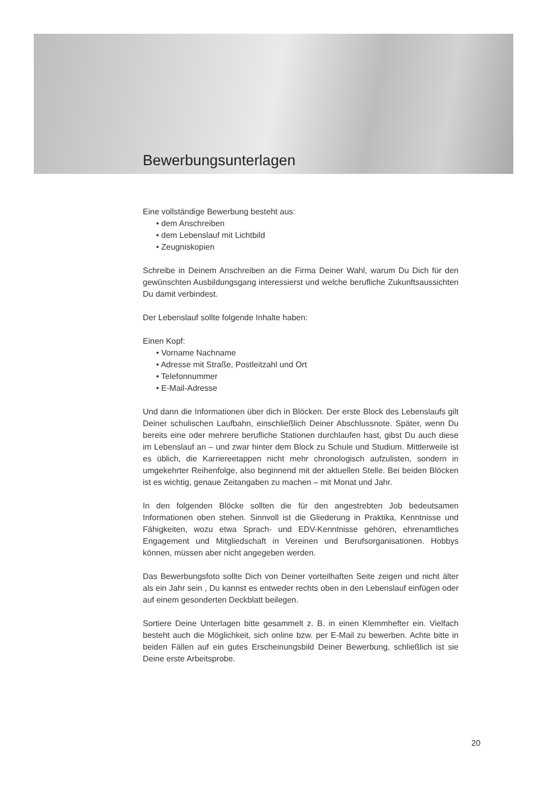Bewerbungsunterlagen
Eine vollständige Bewerbung besteht aus:
• dem Anschreiben
• dem Lebenslauf mit Lichtbild
• Zeugniskopien
Schreibe in Deinem Anschreiben an die Firma Deiner Wahl, warum Du Dich für den gewünschten Ausbildungsgang interessierst und welche berufliche Zukunftsaussichten Du damit verbindest.
Der Lebenslauf sollte folgende Inhalte haben:
Einen Kopf:
• Vorname Nachname
• Adresse mit Straße, Postleitzahl und Ort
• Telefonnummer
• E-Mail-Adresse
Und dann die Informationen über dich in Blöcken. Der erste Block des Lebenslaufs gilt Deiner schulischen Laufbahn, einschließlich Deiner Abschlussnote. Später, wenn Du bereits eine oder mehrere berufliche Stationen durchlaufen hast, gibst Du auch diese im Lebenslauf an – und zwar hinter dem Block zu Schule und Studium. Mittlerweile ist es üblich, die Karriereetappen nicht mehr chronologisch aufzulisten, sondern in umgekehrter Reihenfolge, also beginnend mit der aktuellen Stelle. Bei beiden Blöcken ist es wichtig, genaue Zeitangaben zu machen – mit Monat und Jahr.
In den folgenden Blöcke sollten die für den angestrebten Job bedeutsamen Informationen oben stehen. Sinnvoll ist die Gliederung in Praktika, Kenntnisse und Fähigkeiten, wozu etwa Sprach- und EDV-Kenntnisse gehören, ehrenamtliches Engagement und Mitgliedschaft in Vereinen und Berufsorganisationen. Hobbys können, müssen aber nicht angegeben werden.
Das Bewerbungsfoto sollte Dich von Deiner vorteilhaften Seite zeigen und nicht älter als ein Jahr sein , Du kannst es entweder rechts oben in den Lebenslauf einfügen oder auf einem gesonderten Deckblatt beilegen.
Sortiere Deine Unterlagen bitte gesammelt z. B. in einen Klemmhefter ein. Vielfach besteht auch die Möglichkeit, sich online bzw. per E-Mail zu bewerben. Achte bitte in beiden Fällen auf ein gutes Erscheinungsbild Deiner Bewerbung, schließlich ist sie Deine erste Arbeitsprobe.
20